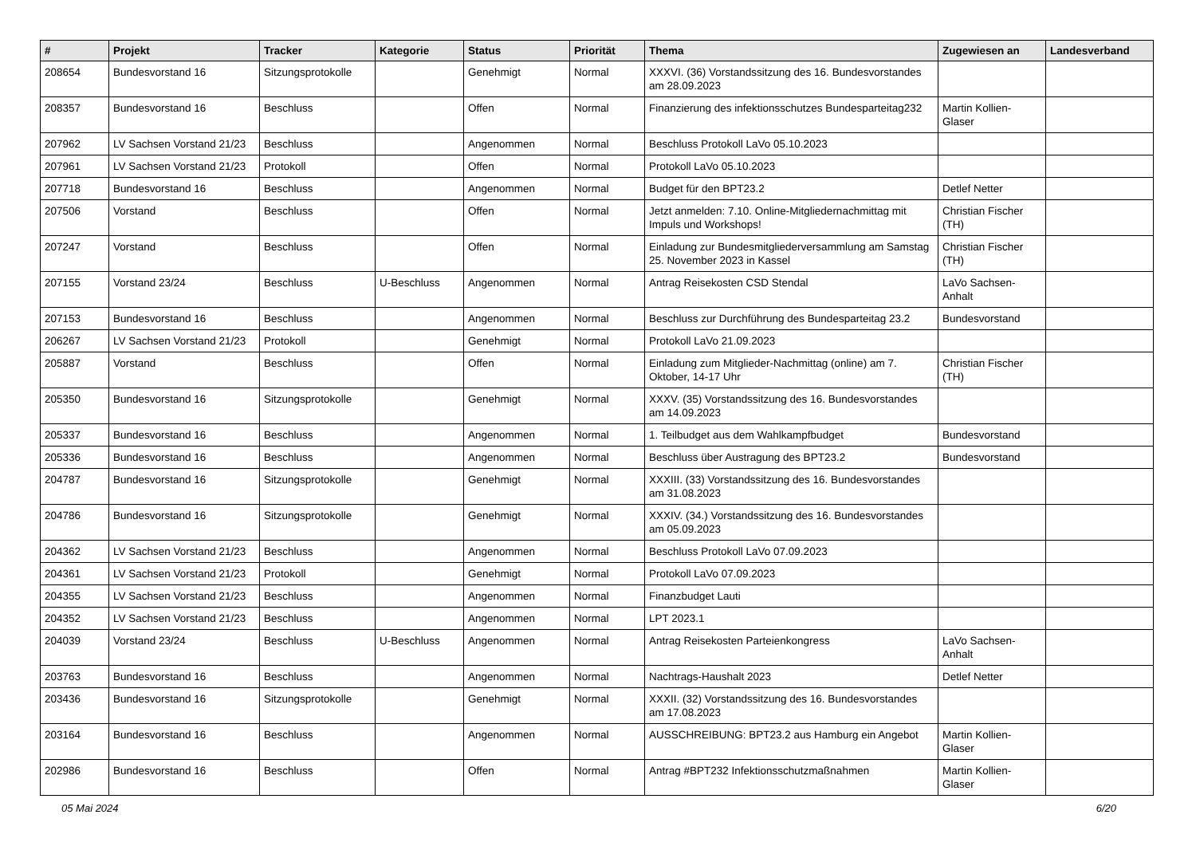| # | Projekt | Tracker | Kategorie | Status | Priorität | Thema | Zugewiesen an | Landesverband |
| --- | --- | --- | --- | --- | --- | --- | --- | --- |
| 208654 | Bundesvorstand 16 | Sitzungsprotokolle | | Genehmigt | Normal | XXXVI. (36) Vorstandssitzung des 16. Bundesvorstandes am 28.09.2023 | | |
| 208357 | Bundesvorstand 16 | Beschluss | | Offen | Normal | Finanzierung des infektionsschutzes Bundesparteitag232 | Martin Kollien-Glaser | |
| 207962 | LV Sachsen Vorstand 21/23 | Beschluss | | Angenommen | Normal | Beschluss Protokoll LaVo 05.10.2023 | | |
| 207961 | LV Sachsen Vorstand 21/23 | Protokoll | | Offen | Normal | Protokoll LaVo 05.10.2023 | | |
| 207718 | Bundesvorstand 16 | Beschluss | | Angenommen | Normal | Budget für den BPT23.2 | Detlef Netter | |
| 207506 | Vorstand | Beschluss | | Offen | Normal | Jetzt anmelden: 7.10. Online-Mitgliedernachmittag mit Impuls und Workshops! | Christian Fischer (TH) | |
| 207247 | Vorstand | Beschluss | | Offen | Normal | Einladung zur Bundesmitgliederversammlung am Samstag 25. November 2023 in Kassel | Christian Fischer (TH) | |
| 207155 | Vorstand 23/24 | Beschluss | U-Beschluss | Angenommen | Normal | Antrag Reisekosten CSD Stendal | LaVo Sachsen-Anhalt | |
| 207153 | Bundesvorstand 16 | Beschluss | | Angenommen | Normal | Beschluss zur Durchführung des Bundesparteitag 23.2 | Bundesvorstand | |
| 206267 | LV Sachsen Vorstand 21/23 | Protokoll | | Genehmigt | Normal | Protokoll LaVo 21.09.2023 | | |
| 205887 | Vorstand | Beschluss | | Offen | Normal | Einladung zum Mitglieder-Nachmittag (online) am 7. Oktober, 14-17 Uhr | Christian Fischer (TH) | |
| 205350 | Bundesvorstand 16 | Sitzungsprotokolle | | Genehmigt | Normal | XXXV. (35) Vorstandssitzung des 16. Bundesvorstandes am 14.09.2023 | | |
| 205337 | Bundesvorstand 16 | Beschluss | | Angenommen | Normal | 1. Teilbudget aus dem Wahlkampfbudget | Bundesvorstand | |
| 205336 | Bundesvorstand 16 | Beschluss | | Angenommen | Normal | Beschluss über Austragung des BPT23.2 | Bundesvorstand | |
| 204787 | Bundesvorstand 16 | Sitzungsprotokolle | | Genehmigt | Normal | XXXIII. (33) Vorstandssitzung des 16. Bundesvorstandes am 31.08.2023 | | |
| 204786 | Bundesvorstand 16 | Sitzungsprotokolle | | Genehmigt | Normal | XXXIV. (34.) Vorstandssitzung des 16. Bundesvorstandes am 05.09.2023 | | |
| 204362 | LV Sachsen Vorstand 21/23 | Beschluss | | Angenommen | Normal | Beschluss Protokoll LaVo 07.09.2023 | | |
| 204361 | LV Sachsen Vorstand 21/23 | Protokoll | | Genehmigt | Normal | Protokoll LaVo 07.09.2023 | | |
| 204355 | LV Sachsen Vorstand 21/23 | Beschluss | | Angenommen | Normal | Finanzbudget Lauti | | |
| 204352 | LV Sachsen Vorstand 21/23 | Beschluss | | Angenommen | Normal | LPT 2023.1 | | |
| 204039 | Vorstand 23/24 | Beschluss | U-Beschluss | Angenommen | Normal | Antrag Reisekosten Parteienkongress | LaVo Sachsen-Anhalt | |
| 203763 | Bundesvorstand 16 | Beschluss | | Angenommen | Normal | Nachtrags-Haushalt 2023 | Detlef Netter | |
| 203436 | Bundesvorstand 16 | Sitzungsprotokolle | | Genehmigt | Normal | XXXII. (32) Vorstandssitzung des 16. Bundesvorstandes am 17.08.2023 | | |
| 203164 | Bundesvorstand 16 | Beschluss | | Angenommen | Normal | AUSSCHREIBUNG: BPT23.2 aus Hamburg ein Angebot | Martin Kollien-Glaser | |
| 202986 | Bundesvorstand 16 | Beschluss | | Offen | Normal | Antrag #BPT232 Infektionsschutzmaßnahmen | Martin Kollien-Glaser | |
05 Mai 2024 6/20